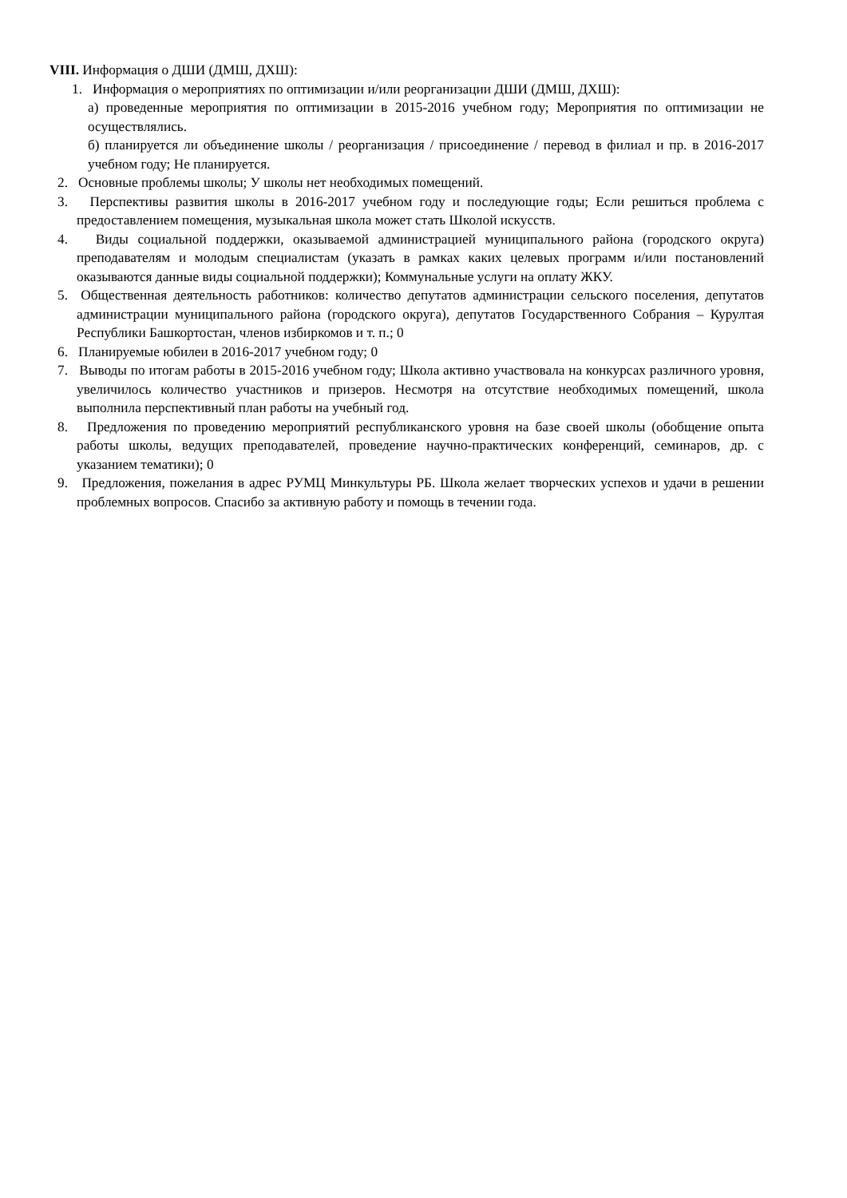VIII. Информация о ДШИ (ДМШ, ДХШ):
1. Информация о мероприятиях по оптимизации и/или реорганизации ДШИ (ДМШ, ДХШ):
а) проведенные мероприятия по оптимизации в 2015-2016 учебном году; Мероприятия по оптимизации не осуществлялись.
б) планируется ли объединение школы / реорганизация / присоединение / перевод в филиал и пр. в 2016-2017 учебном году; Не планируется.
2. Основные проблемы школы; У школы нет необходимых помещений.
3. Перспективы развития школы в 2016-2017 учебном году и последующие годы; Если решиться проблема с предоставлением помещения, музыкальная школа может стать Школой искусств.
4. Виды социальной поддержки, оказываемой администрацией муниципального района (городского округа) преподавателям и молодым специалистам (указать в рамках каких целевых программ и/или постановлений оказываются данные виды социальной поддержки); Коммунальные услуги на оплату ЖКУ.
5. Общественная деятельность работников: количество депутатов администрации сельского поселения, депутатов администрации муниципального района (городского округа), депутатов Государственного Собрания – Курултая Республики Башкортостан, членов избиркомов и т. п.; 0
6. Планируемые юбилеи в 2016-2017 учебном году; 0
7. Выводы по итогам работы в 2015-2016 учебном году; Школа активно участвовала на конкурсах различного уровня, увеличилось количество участников и призеров. Несмотря на отсутствие необходимых помещений, школа выполнила перспективный план работы на учебный год.
8. Предложения по проведению мероприятий республиканского уровня на базе своей школы (обобщение опыта работы школы, ведущих преподавателей, проведение научно-практических конференций, семинаров, др. с указанием тематики); 0
9. Предложения, пожелания в адрес РУМЦ Минкультуры РБ. Школа желает творческих успехов и удачи в решении проблемных вопросов. Спасибо за активную работу и помощь в течении года.